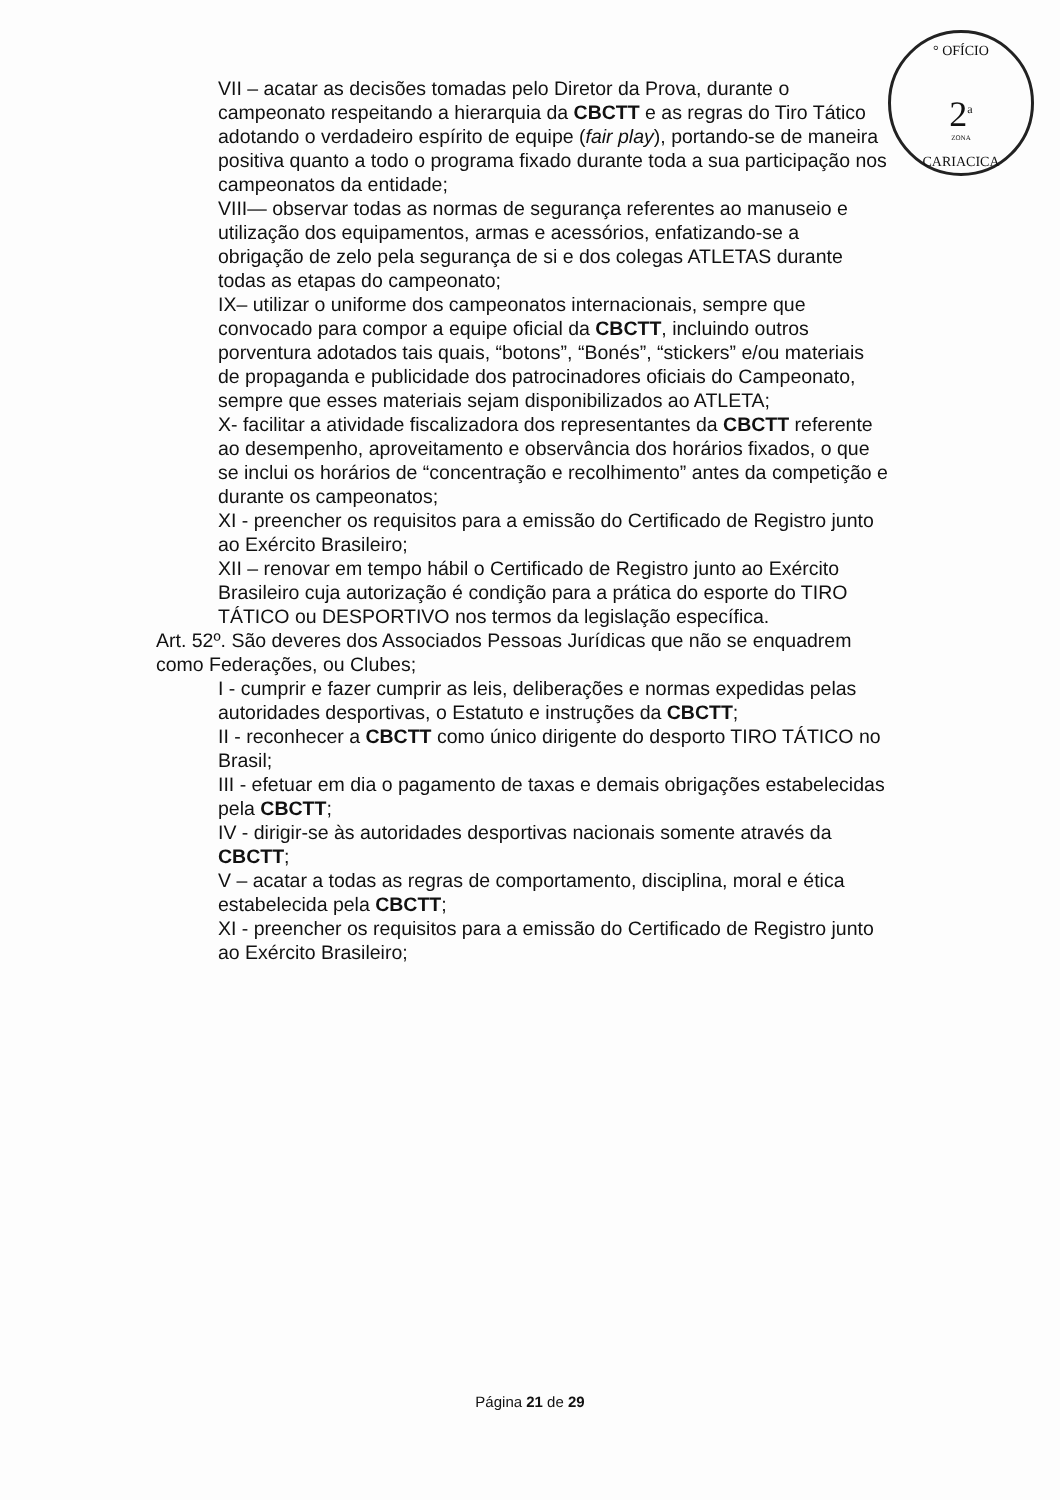° OFÍCIO
2<sup>a</sup>
ZONA
CARIACICA
VII – acatar as decisões tomadas pelo Diretor da Prova, durante o campeonato respeitando a hierarquia da CBCTT e as regras do Tiro Tático adotando o verdadeiro espírito de equipe (fair play), portando-se de maneira positiva quanto a todo o programa fixado durante toda a sua participação nos campeonatos da entidade;
VIII— observar todas as normas de segurança referentes ao manuseio e utilização dos equipamentos, armas e acessórios, enfatizando-se a obrigação de zelo pela segurança de si e dos colegas ATLETAS durante todas as etapas do campeonato;
IX– utilizar o uniforme dos campeonatos internacionais, sempre que convocado para compor a equipe oficial da CBCTT, incluindo outros porventura adotados tais quais, “botons”, “Bonés”, “stickers” e/ou materiais de propaganda e publicidade dos patrocinadores oficiais do Campeonato, sempre que esses materiais sejam disponibilizados ao ATLETA;
X- facilitar a atividade fiscalizadora dos representantes da CBCTT referente ao desempenho, aproveitamento e observância dos horários fixados, o que se inclui os horários de “concentração e recolhimento” antes da competição e durante os campeonatos;
XI - preencher os requisitos para a emissão do Certificado de Registro junto ao Exército Brasileiro;
XII – renovar em tempo hábil o Certificado de Registro junto ao Exército Brasileiro cuja autorização é condição para a prática do esporte do TIRO TÁTICO ou DESPORTIVO nos termos da legislação específica.
Art. 52º. São deveres dos Associados Pessoas Jurídicas que não se enquadrem como Federações, ou Clubes;
I - cumprir e fazer cumprir as leis, deliberações e normas expedidas pelas autoridades desportivas, o Estatuto e instruções da CBCTT;
II - reconhecer a CBCTT como único dirigente do desporto TIRO TÁTICO no Brasil;
III - efetuar em dia o pagamento de taxas e demais obrigações estabelecidas pela CBCTT;
IV - dirigir-se às autoridades desportivas nacionais somente através da CBCTT;
V – acatar a todas as regras de comportamento, disciplina, moral e ética estabelecida pela CBCTT;
XI - preencher os requisitos para a emissão do Certificado de Registro junto ao Exército Brasileiro;
Página 21 de 29